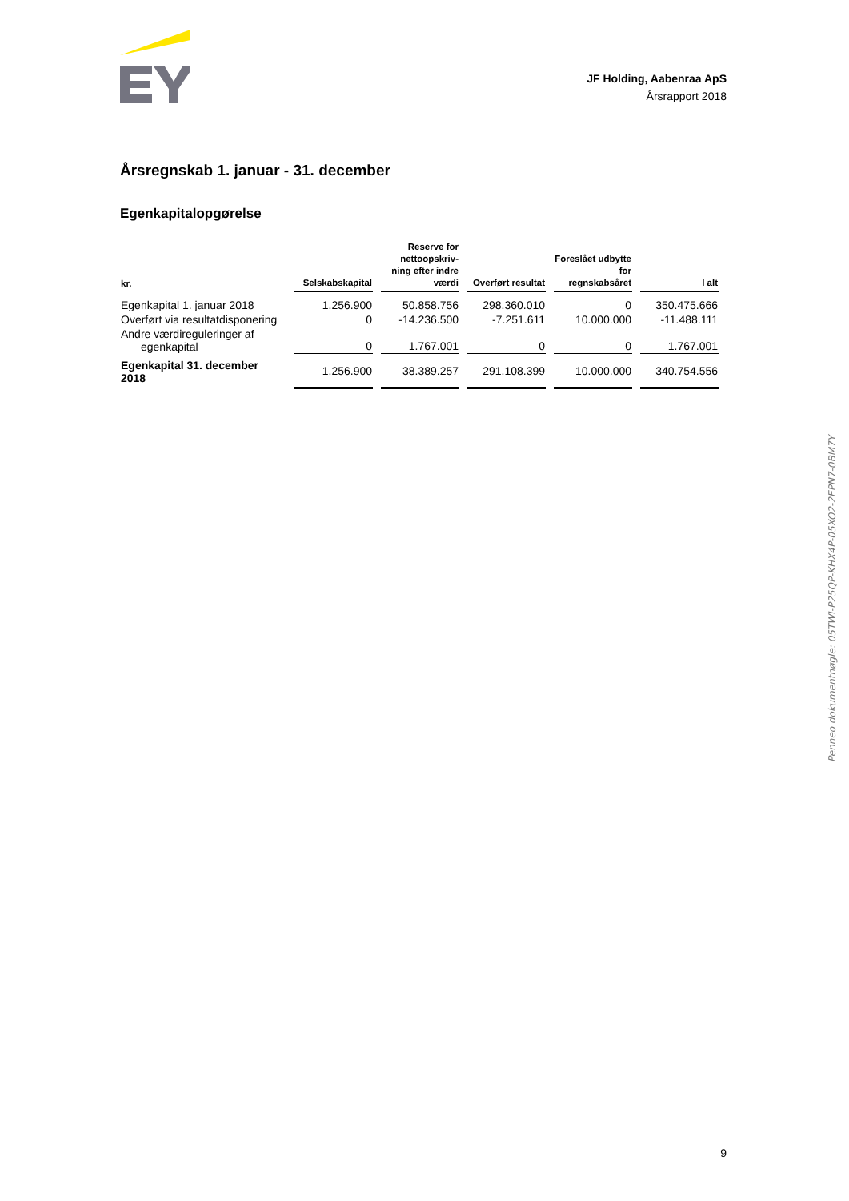JF Holding, Aabenraa ApS
Årsrapport 2018
Årsregnskab 1. januar - 31. december
Egenkapitalopgørelse
| kr. | Selskabskapital | Reserve for nettoopskriv-ning efter indre værdi | Overført resultat | Foreslået udbytte for regnskabsåret | I alt |
| --- | --- | --- | --- | --- | --- |
| Egenkapital 1. januar 2018 | 1.256.900 | 50.858.756 | 298.360.010 | 0 | 350.475.666 |
| Overført via resultatdisponering | 0 | -14.236.500 | -7.251.611 | 10.000.000 | -11.488.111 |
| Andre værdireguleringer af egenkapital | 0 | 1.767.001 | 0 | 0 | 1.767.001 |
| Egenkapital 31. december 2018 | 1.256.900 | 38.389.257 | 291.108.399 | 10.000.000 | 340.754.556 |
9
Penneo dokumentnøgle: 05TWI-P25QP-KHX4P-05XO2-2EPN7-0BM7Y